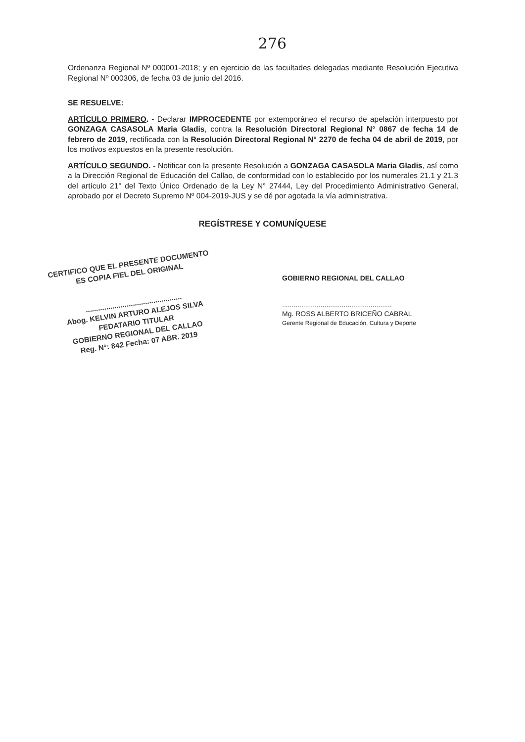276
Ordenanza Regional Nº 000001-2018; y en ejercicio de las facultades delegadas mediante Resolución Ejecutiva Regional Nº 000306, de fecha 03 de junio del 2016.
SE RESUELVE:
ARTÍCULO PRIMERO. - Declarar IMPROCEDENTE por extemporáneo el recurso de apelación interpuesto por GONZAGA CASASOLA Maria Gladis, contra la Resolución Directoral Regional N° 0867 de fecha 14 de febrero de 2019, rectificada con la Resolución Directoral Regional N° 2270 de fecha 04 de abril de 2019, por los motivos expuestos en la presente resolución.
ARTÍCULO SEGUNDO. - Notificar con la presente Resolución a GONZAGA CASASOLA Maria Gladis, así como a la Dirección Regional de Educación del Callao, de conformidad con lo establecido por los numerales 21.1 y 21.3 del artículo 21° del Texto Único Ordenado de la Ley N° 27444, Ley del Procedimiento Administrativo General, aprobado por el Decreto Supremo Nº 004-2019-JUS y se dé por agotada la vía administrativa.
REGÍSTRESE Y COMUNÍQUESE
CERTIFICO QUE EL PRESENTE DOCUMENTO
ES COPIA FIEL DEL ORIGINAL
...............................................
Abog. KELVIN ARTURO ALEJOS SILVA
FEDATARIO TITULAR
GOBIERNO REGIONAL DEL CALLAO
Reg. N°: 842 Fecha: 07 ABR. 2019
GOBIERNO REGIONAL DEL CALLAO
.........................................................
Mg. ROSS ALBERTO BRICEÑO CABRAL
Gerente Regional de Educación, Cultura y Deporte